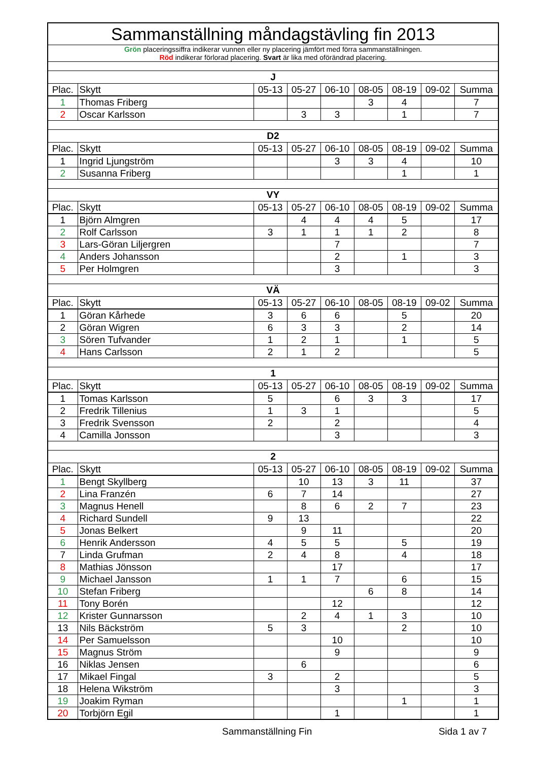| Sammanställning måndagstävling fin 2013 | | | | | | | | |
| Grön placeringssiffra indikerar vunnen eller ny placering jämfört med förra sammanställningen. Röd indikerar förlorad placering. Svart är lika med oförändrad placering. | | | | | | | | |
| J | | | | | | | | |
| Plac. | Skytt | 05-13 | 05-27 | 06-10 | 08-05 | 08-19 | 09-02 | Summa |
| 1 | Thomas Friberg | | | | 3 | 4 | | 7 |
| 2 | Oscar Karlsson | | 3 | 3 | | 1 | | 7 |
| D2 | | | | | | | | |
| Plac. | Skytt | 05-13 | 05-27 | 06-10 | 08-05 | 08-19 | 09-02 | Summa |
| 1 | Ingrid Ljungström | | | 3 | 3 | 4 | | 10 |
| 2 | Susanna Friberg | | | | | 1 | | 1 |
| VY | | | | | | | | |
| Plac. | Skytt | 05-13 | 05-27 | 06-10 | 08-05 | 08-19 | 09-02 | Summa |
| 1 | Björn Almgren | | 4 | 4 | 4 | 5 | | 17 |
| 2 | Rolf Carlsson | 3 | 1 | 1 | 1 | 2 | | 8 |
| 3 | Lars-Göran Liljergren | | | 7 | | | | 7 |
| 4 | Anders Johansson | | | 2 | | 1 | | 3 |
| 5 | Per Holmgren | | | 3 | | | | 3 |
| VÄ | | | | | | | | |
| Plac. | Skytt | 05-13 | 05-27 | 06-10 | 08-05 | 08-19 | 09-02 | Summa |
| 1 | Göran Kårhede | 3 | 6 | 6 | | 5 | | 20 |
| 2 | Göran Wigren | 6 | 3 | 3 | | 2 | | 14 |
| 3 | Sören Tufvander | 1 | 2 | 1 | | 1 | | 5 |
| 4 | Hans Carlsson | 2 | 1 | 2 | | | | 5 |
| 1 | | | | | | | | |
| Plac. | Skytt | 05-13 | 05-27 | 06-10 | 08-05 | 08-19 | 09-02 | Summa |
| 1 | Tomas Karlsson | 5 | | 6 | 3 | 3 | | 17 |
| 2 | Fredrik Tillenius | 1 | 3 | 1 | | | | 5 |
| 3 | Fredrik Svensson | 2 | | 2 | | | | 4 |
| 4 | Camilla Jonsson | | | 3 | | | | 3 |
| 2 | | | | | | | | |
| Plac. | Skytt | 05-13 | 05-27 | 06-10 | 08-05 | 08-19 | 09-02 | Summa |
| 1 | Bengt Skyllberg | | 10 | 13 | 3 | 11 | | 37 |
| 2 | Lina Franzén | 6 | 7 | 14 | | | | 27 |
| 3 | Magnus Henell | | 8 | 6 | 2 | 7 | | 23 |
| 4 | Richard Sundell | 9 | 13 | | | | | 22 |
| 5 | Jonas Belkert | | 9 | 11 | | | | 20 |
| 6 | Henrik Andersson | 4 | 5 | 5 | | 5 | | 19 |
| 7 | Linda Grufman | 2 | 4 | 8 | | 4 | | 18 |
| 8 | Mathias Jönsson | | | 17 | | | | 17 |
| 9 | Michael Jansson | 1 | 1 | 7 | | 6 | | 15 |
| 10 | Stefan Friberg | | | | 6 | 8 | | 14 |
| 11 | Tony Borén | | | 12 | | | | 12 |
| 12 | Krister Gunnarsson | | 2 | 4 | 1 | 3 | | 10 |
| 13 | Nils Bäckström | 5 | 3 | | | 2 | | 10 |
| 14 | Per Samuelsson | | | 10 | | | | 10 |
| 15 | Magnus Ström | | | 9 | | | | 9 |
| 16 | Niklas Jensen | | 6 | | | | | 6 |
| 17 | Mikael Fingal | 3 | | 2 | | | | 5 |
| 18 | Helena Wikström | | | 3 | | | | 3 |
| 19 | Joakim Ryman | | | | | 1 | | 1 |
| 20 | Torbjörn Egil | | | 1 | | | | 1 |
Sammanställning Fin Sida 1 av 7